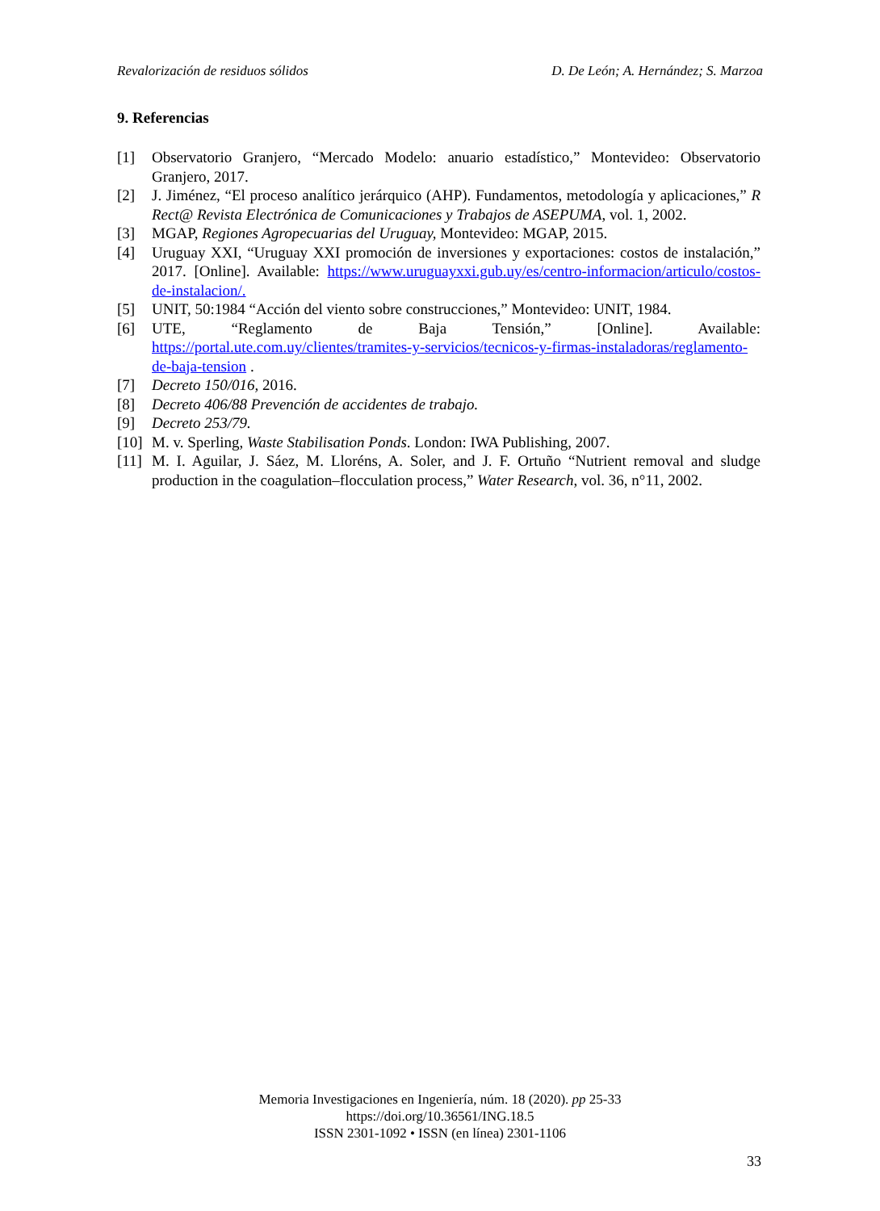Revalorización de residuos sólidos D. De León; A. Hernández; S. Marzoa
9. Referencias
[1] Observatorio Granjero, “Mercado Modelo: anuario estadístico,” Montevideo: Observatorio Granjero, 2017.
[2] J. Jiménez, “El proceso analítico jerárquico (AHP). Fundamentos, metodología y aplicaciones,” R Rect@ Revista Electrónica de Comunicaciones y Trabajos de ASEPUMA, vol. 1, 2002.
[3] MGAP, Regiones Agropecuarias del Uruguay, Montevideo: MGAP, 2015.
[4] Uruguay XXI, “Uruguay XXI promoción de inversiones y exportaciones: costos de instalación,” 2017. [Online]. Available: https://www.uruguayxxi.gub.uy/es/centro-informacion/articulo/costos-de-instalacion/.
[5] UNIT, 50:1984 “Acción del viento sobre construcciones,” Montevideo: UNIT, 1984.
[6] UTE, “Reglamento de Baja Tensión,” [Online]. Available: https://portal.ute.com.uy/clientes/tramites-y-servicios/tecnicos-y-firmas-instaladoras/reglamento-de-baja-tension .
[7] Decreto 150/016, 2016.
[8] Decreto 406/88 Prevención de accidentes de trabajo.
[9] Decreto 253/79.
[10] M. v. Sperling, Waste Stabilisation Ponds. London: IWA Publishing, 2007.
[11] M. I. Aguilar, J. Sáez, M. Lloréns, A. Soler, and J. F. Ortuño “Nutrient removal and sludge production in the coagulation–flocculation process,” Water Research, vol. 36, n°11, 2002.
Memoria Investigaciones en Ingeniería, núm. 18 (2020). pp 25-33
https://doi.org/10.36561/ING.18.5
ISSN 2301-1092 • ISSN (en línea) 2301-1106
33